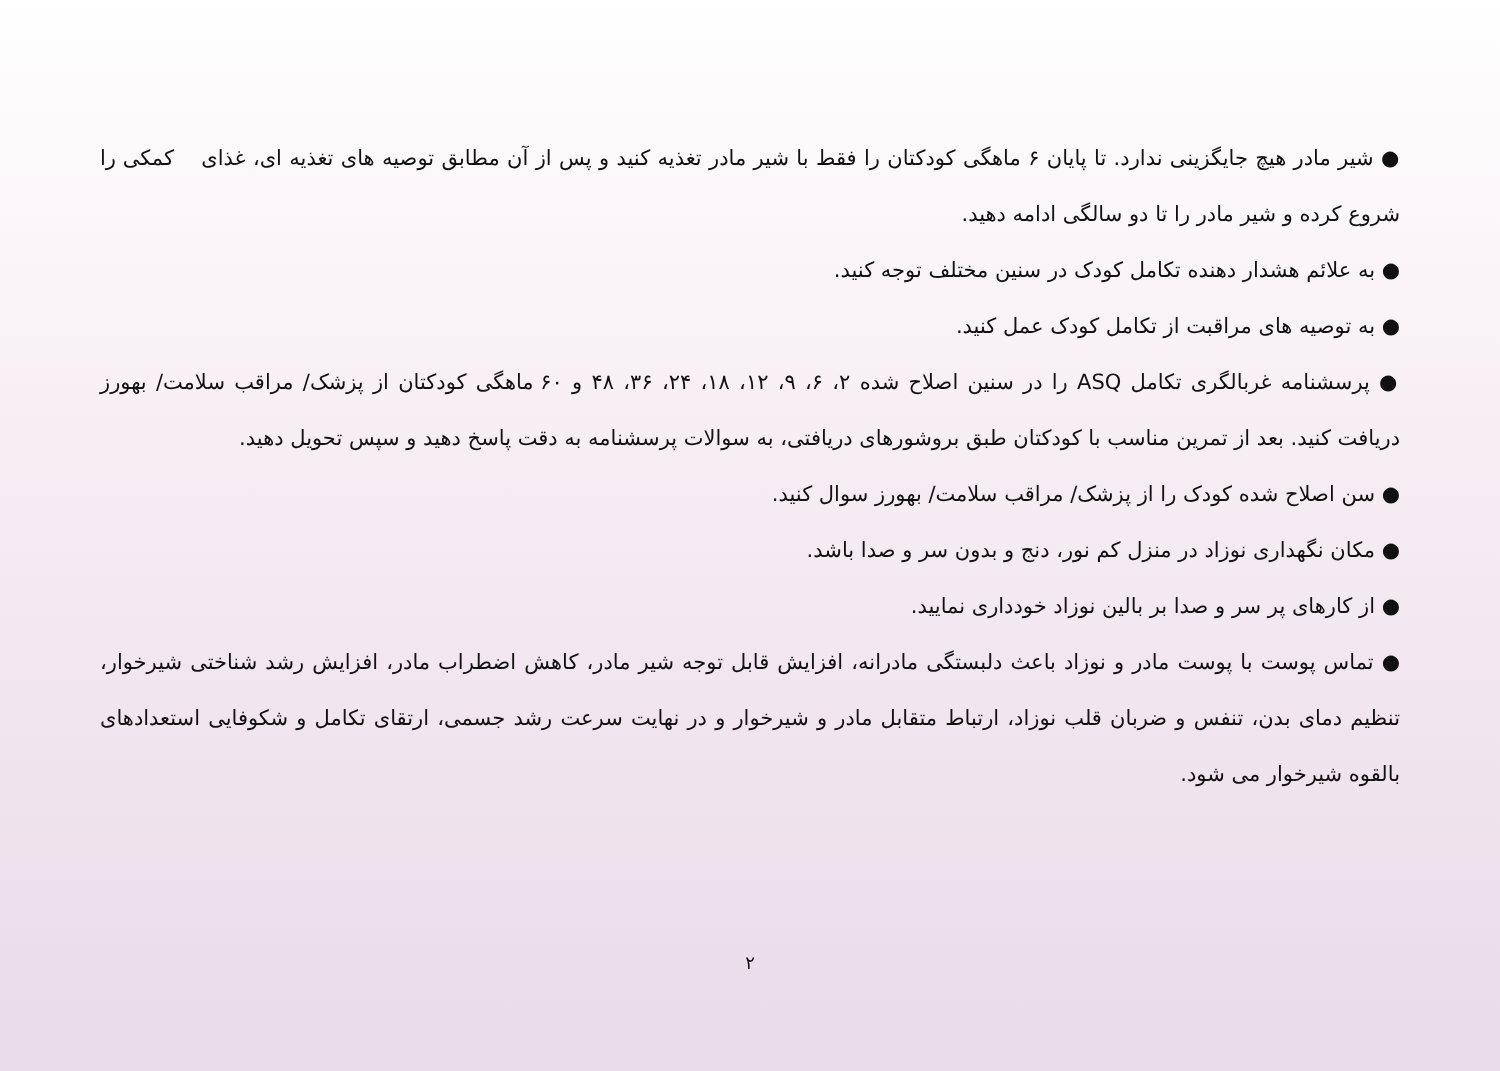● شیر مادر هیچ جایگزینی ندارد. تا پایان ۶ ماهگی کودکتان را فقط با شیر مادر تغذیه کنید و پس از آن مطابق توصیه های تغذیه ای، غذای کمکی را شروع کرده و شیر مادر را تا دو سالگی ادامه دهید.
● به علائم هشدار دهنده تکامل کودک در سنین مختلف توجه کنید.
● به توصیه های مراقبت از تکامل کودک عمل کنید.
● پرسشنامه غربالگری تکامل ASQ را در سنین اصلاح شده ۲، ۶، ۹، ۱۲، ۱۸، ۲۴، ۳۶، ۴۸ و ۶۰ ماهگی کودکتان از پزشک/ مراقب سلامت/ بهورز دریافت کنید. بعد از تمرین مناسب با کودکتان طبق بروشورهای دریافتی، به سوالات پرسشنامه به دقت پاسخ دهید و سپس تحویل دهید.
● سن اصلاح شده کودک را از پزشک/ مراقب سلامت/ بهورز سوال کنید.
● مکان نگهداری نوزاد در منزل کم نور، دنج و بدون سر و صدا باشد.
● از کارهای پر سر و صدا بر بالین نوزاد خودداری نمایید.
● تماس پوست با پوست مادر و نوزاد باعث دلبستگی مادرانه، افزایش قابل توجه شیر مادر، کاهش اضطراب مادر، افزایش رشد شناختی شیرخوار، تنظیم دمای بدن، تنفس و ضربان قلب نوزاد، ارتباط متقابل مادر و شیرخوار و در نهایت سرعت رشد جسمی، ارتقای تکامل و شکوفایی استعدادهای بالقوه شیرخوار می شود.
۲